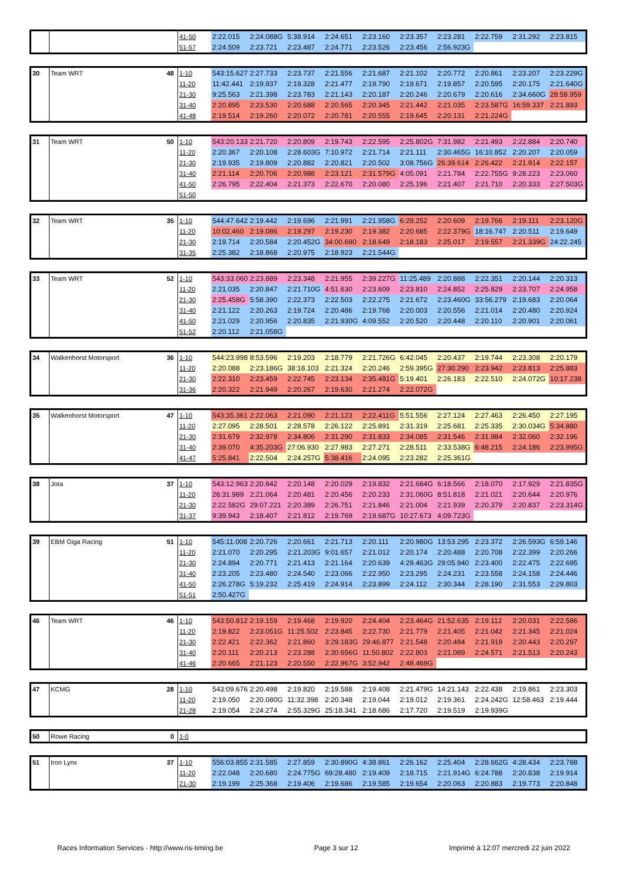| | | | 41-50 | 2:22.015 | 2:24.088G | 5:38.914 | 2:24.651 | 2:23.160 | 2:23.357 | 2:23.281 | 2:22.759 | 2:31.292 | 2:23.815 |
| | | | 51-57 | 2:24.509 | 2:23.721 | 2:23.487 | 2:24.771 | 2:23.526 | 2:23.456 | 2:56.923G | | | |
| 30 | Team WRT | 48 | 1-10 | 543:15.627 | 2:27.733 | 2:23.737 | 2:21.556 | 2:21.687 | 2:21.102 | 2:20.772 | 2:20.861 | 2:23.207 | 2:23.229G |
| | | | 11-20 | 11:42.441 | 2:19.937 | 2:19.328 | 2:21.477 | 2:19.790 | 2:19.671 | 2:19.857 | 2:20.595 | 2:20.175 | 2:21.640G |
| | | | 21-30 | 9:25.563 | 2:21.398 | 2:23.783 | 2:21.143 | 2:20.187 | 2:20.246 | 2:20.679 | 2:20.616 | 2:34.660G | 28:59.959 |
| | | | 31-40 | 2:20.895 | 2:23.530 | 2:20.688 | 2:20.565 | 2:20.345 | 2:21.442 | 2:21.035 | 2:23.587G | 16:59.337 | 2:21.893 |
| | | | 41-48 | 2:19.514 | 2:19.260 | 2:20.072 | 2:20.781 | 2:20.555 | 2:19.645 | 2:20.131 | 2:21.224G | | |
| 31 | Team WRT | 50 | 1-10 | 543:20.133 | 2:21.720 | 2:20.809 | 2:19.743 | 2:22.595 | 2:25.802G | 7:31.982 | 2:21.493 | 2:22.884 | 2:20.740 |
| | | | 11-20 | 2:20.367 | 2:20.108 | 2:28.603G | 7:10.972 | 2:21.714 | 2:21.111 | 2:30.465G | 16:10.852 | 2:20.207 | 2:20.059 |
| | | | 21-30 | 2:19.935 | 2:19.809 | 2:20.882 | 2:20.821 | 2:20.502 | 3:08.756G | 26:39.614 | 2:26.422 | 2:21.914 | 2:22.157 |
| | | | 31-40 | 2:21.114 | 2:20.706 | 2:20.988 | 2:23.121 | 2:31.579G | 4:05.091 | 2:21.784 | 2:22.755G | 9:28.223 | 2:23.060 |
| | | | 41-50 | 2:26.795 | 2:22.404 | 2:21.373 | 2:22.670 | 2:20.080 | 2:25.196 | 2:21.407 | 2:21.710 | 2:20.333 | 2:27.503G |
| | | | 51-50 | | | | | | | | | | |
| 32 | Team WRT | 35 | 1-10 | 544:47.642 | 2:19.442 | 2:19.696 | 2:21.991 | 2:21.958G | 6:29.252 | 2:20.609 | 2:19.766 | 2:19.111 | 2:23.120G |
| | | | 11-20 | 10:02.460 | 2:19.086 | 2:19.297 | 2:19.230 | 2:19.382 | 2:20.685 | 2:22.379G | 18:16.747 | 2:20.511 | 2:19.649 |
| | | | 21-30 | 2:19.714 | 2:20.584 | 2:20.452G | 34:00.690 | 2:18.649 | 2:18.183 | 2:25.017 | 2:19.557 | 2:21.339G | 24:22.245 |
| | | | 31-35 | 2:25.382 | 2:18.868 | 2:20.975 | 2:18.923 | 2:21.544G | | | | | |
| 33 | Team WRT | 52 | 1-10 | 543:33.060 | 2:23.889 | 2:23.348 | 2:21.955 | 2:39.227G | 11:25.489 | 2:20.888 | 2:22.351 | 2:20.144 | 2:20.313 |
| | | | 11-20 | 2:21.035 | 2:20.847 | 2:21.710G | 4:51.630 | 2:23.609 | 2:23.810 | 2:24.852 | 2:25.829 | 2:23.707 | 2:24.958 |
| | | | 21-30 | 2:25.458G | 5:58.390 | 2:22.373 | 2:22.503 | 2:22.275 | 2:21.672 | 2:23.460G | 33:56.279 | 2:19.683 | 2:20.064 |
| | | | 31-40 | 2:21.122 | 2:20.263 | 2:19.724 | 2:20.486 | 2:19.768 | 2:20.003 | 2:20.556 | 2:21.014 | 2:20.480 | 2:20.924 |
| | | | 41-50 | 2:21.029 | 2:20.956 | 2:20.835 | 2:21.930G | 4:09.552 | 2:20.520 | 2:20.448 | 2:20.110 | 2:20.901 | 2:20.061 |
| | | | 51-52 | 2:20.112 | 2:21.058G | | | | | | | | |
| 34 | Walkenhorst Motorsport | 36 | 1-10 | 544:23.998 | 8:53.596 | 2:19.203 | 2:18.779 | 2:21.726G | 6:42.045 | 2:20.437 | 2:19.744 | 2:23.308 | 2:20.179 |
| | | | 11-20 | 2:20.088 | 2:23.186G | 38:18.103 | 2:21.324 | 2:20.246 | 2:59.395G | 27:30.290 | 2:23.942 | 2:23.813 | 2:25.883 |
| | | | 21-30 | 2:22.310 | 2:23.459 | 2:22.745 | 2:23.134 | 2:35.481G | 5:19.401 | 2:26.183 | 2:22.510 | 2:24.072G | 10:17.238 |
| | | | 31-36 | 2:20.322 | 2:21.949 | 2:20.267 | 2:19.630 | 2:21.274 | 2:22.072G | | | | |
| 35 | Walkenhorst Motorsport | 47 | 1-10 | 543:35.361 | 2:22.063 | 2:21.090 | 2:21.123 | 2:22.411G | 5:51.556 | 2:27.124 | 2:27.463 | 2:26.450 | 2:27.195 |
| | | | 11-20 | 2:27.095 | 2:28.501 | 2:28.578 | 2:26.122 | 2:25.891 | 2:31.319 | 2:25.681 | 2:25.335 | 2:30.034G | 5:34.880 |
| | | | 21-30 | 2:31.679 | 2:32.978 | 2:34.806 | 2:31.290 | 2:31.833 | 2:34.085 | 2:31.546 | 2:31.984 | 2:32.060 | 2:32.196 |
| | | | 31-40 | 2:39.070 | 4:35.203G | 27:06.930 | 2:27.983 | 2:27.271 | 2:28.511 | 2:33.538G | 6:48.215 | 2:24.186 | 2:23.995G |
| | | | 41-47 | 5:25.841 | 2:22.504 | 2:24.257G | 5:38.416 | 2:24.095 | 2:23.282 | 2:25.361G | | | |
| 38 | Jota | 37 | 1-10 | 543:12.963 | 2:20.842 | 2:20.148 | 2:20.029 | 2:19.832 | 2:21.684G | 6:18.566 | 2:18.070 | 2:17.929 | 2:21.835G |
| | | | 11-20 | 26:31.989 | 2:21.064 | 2:20.481 | 2:20.456 | 2:20.233 | 2:31.060G | 8:51.818 | 2:21.021 | 2:20.644 | 2:20.976 |
| | | | 21-30 | 2:22.582G | 29:07.221 | 2:20.389 | 2:26.751 | 2:21.846 | 2:21.004 | 2:21.939 | 2:20.379 | 2:20.837 | 2:23.314G |
| | | | 31-37 | 9:39.943 | 2:18.407 | 2:21.812 | 2:19.769 | 2:19.687G | 10:27.673 | 4:09.723G | | | |
| 39 | EBM Giga Racing | 51 | 1-10 | 545:11.008 | 2:20.726 | 2:20.661 | 2:21.713 | 2:20.111 | 2:20.980G | 13:53.295 | 2:23.372 | 2:26.593G | 6:59.146 |
| | | | 11-20 | 2:21.070 | 2:20.295 | 2:21.203G | 9:01.657 | 2:21.012 | 2:20.174 | 2:20.488 | 2:20.708 | 2:22.399 | 2:20.266 |
| | | | 21-30 | 2:24.894 | 2:20.771 | 2:21.413 | 2:21.164 | 2:20.639 | 4:29.463G | 29:05.940 | 2:23.400 | 2:22.475 | 2:22.695 |
| | | | 31-40 | 2:23.205 | 2:23.480 | 2:24.540 | 2:23.066 | 2:22.950 | 2:23.295 | 2:24.231 | 2:23.558 | 2:24.158 | 2:24.446 |
| | | | 41-50 | 2:26.278G | 5:19.232 | 2:25.419 | 2:24.914 | 2:23.899 | 2:24.112 | 2:30.344 | 2:28.190 | 2:31.553 | 2:29.803 |
| | | | 51-51 | 2:50.427G | | | | | | | | | |
| 46 | Team WRT | 46 | 1-10 | 543:50.812 | 2:19.159 | 2:19.468 | 2:19.920 | 2:24.404 | 2:23.464G | 21:52.635 | 2:19.112 | 2:20.031 | 2:22.586 |
| | | | 11-20 | 2:19.822 | 2:23.051G | 11:25.502 | 2:23.845 | 2:22.730 | 2:21.779 | 2:21.405 | 2:21.042 | 2:21.345 | 2:21.024 |
| | | | 21-30 | 2:22.421 | 2:22.362 | 2:21.860 | 3:29.183G | 29:46.877 | 2:21.548 | 2:20.484 | 2:21.919 | 2:20.443 | 2:20.297 |
| | | | 31-40 | 2:20.111 | 2:20.213 | 2:23.288 | 2:30.656G | 11:50.802 | 2:22.803 | 2:21.089 | 2:24.571 | 2:21.513 | 2:20.243 |
| | | | 41-46 | 2:20.665 | 2:21.123 | 2:20.550 | 2:22.967G | 3:52.942 | 2:48.469G | | | | |
| 47 | KCMG | 28 | 1-10 | 543:09.676 | 2:20.498 | 2:19.820 | 2:19.588 | 2:19.408 | 2:21.479G | 14:21.143 | 2:22.438 | 2:19.861 | 2:23.303 |
| | | | 11-20 | 2:19.050 | 2:20.080G | 11:32.398 | 2:20.348 | 2:19.044 | 2:19.012 | 2:19.361 | 2:24.242G | 12:58.463 | 2:19.444 |
| | | | 21-28 | 2:19.054 | 2:24.274 | 2:55.329G | 25:18.341 | 2:18.686 | 2:17.720 | 2:19.519 | 2:19.939G | | |
| 50 | Rowe Racing | 0 | 1-0 | | | | | | | | | | |
| 51 | Iron Lynx | 37 | 1-10 | 556:03.855 | 2:31.585 | 2:27.859 | 2:30.890G | 4:38.861 | 2:26.162 | 2:25.404 | 2:28.662G | 4:28.434 | 2:23.788 |
| | | | 11-20 | 2:22.048 | 2:20.680 | 2:24.775G | 69:28.480 | 2:19.409 | 2:18.715 | 2:21.914G | 6:24.788 | 2:20.838 | 2:19.914 |
| | | | 21-30 | 2:19.199 | 2:25.368 | 2:19.406 | 2:19.686 | 2:19.585 | 2:19.654 | 2:20.063 | 2:20.883 | 2:19.773 | 2:20.848 |
Races Information Services - http://www.ris-timing.be Page 3 sur 12 Imprimé à 12:07 mercredi 22 juin 2022